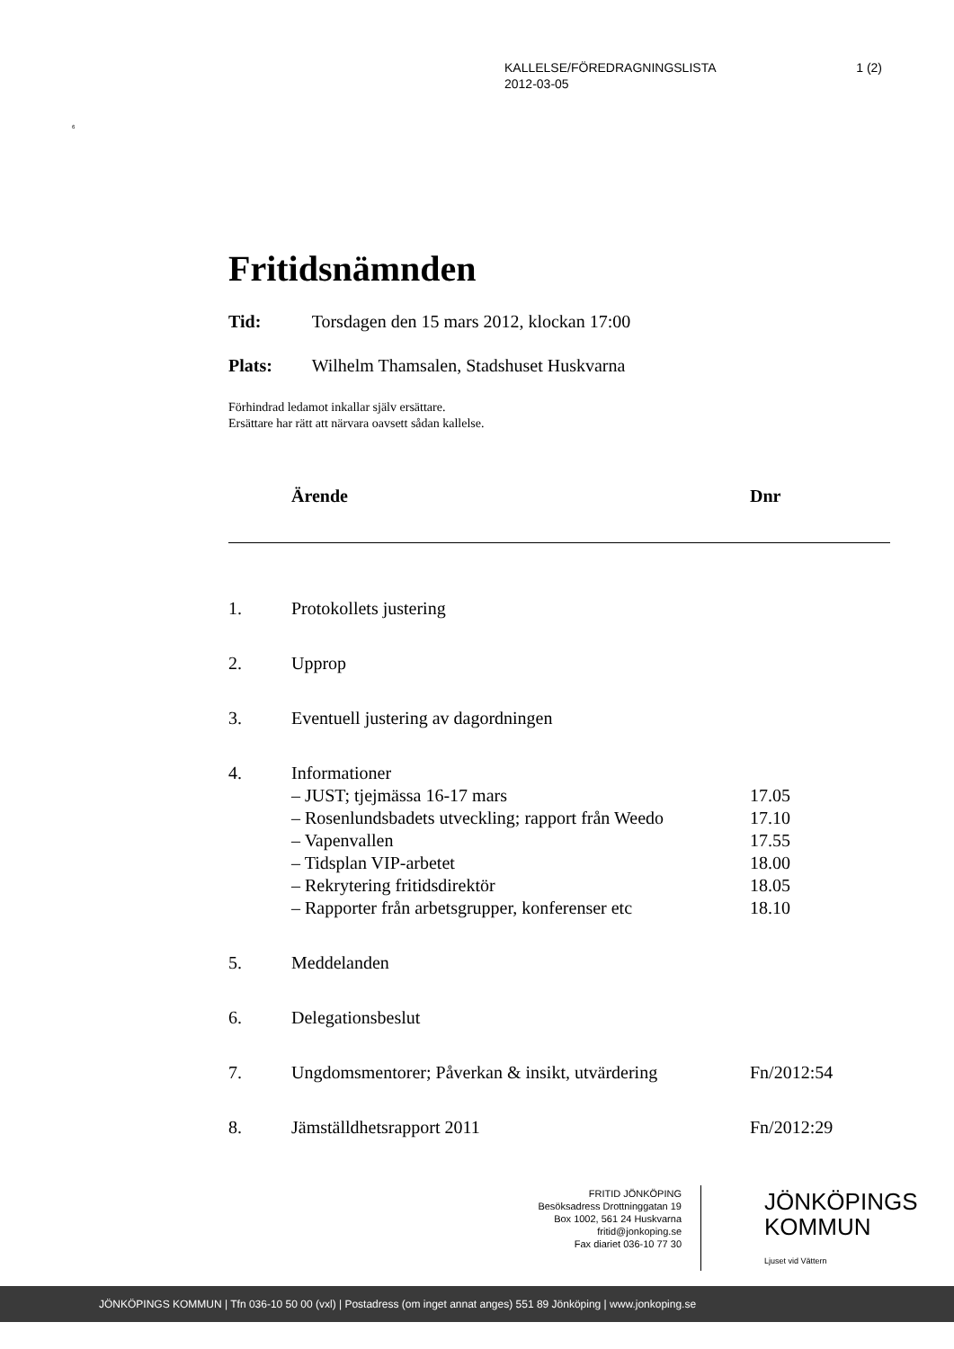1 (2) KALLELSE/FÖREDRAGNINGSLISTA
2012-03-05
6
Fritidsnämnden
Tid: Torsdagen den 15 mars 2012, klockan 17:00
Plats: Wilhelm Thamsalen, Stadshuset Huskvarna
Förhindrad ledamot inkallar själv ersättare.
Ersättare har rätt att närvara oavsett sådan kallelse.
| | Ärende | Dnr |
| --- | --- | --- |
| 1. | Protokollets justering | |
| 2. | Upprop | |
| 3. | Eventuell justering av dagordningen | |
| 4. | Informationer – JUST; tjejmässa 16-17 mars – Rosenlundsbadets utveckling; rapport från Weedo – Vapenvallen – Tidsplan VIP-arbetet – Rekrytering fritidsdirektör – Rapporter från arbetsgrupper, konferenser etc | 17.05 17.10 17.55 18.00 18.05 18.10 |
| 5. | Meddelanden | |
| 6. | Delegationsbeslut | |
| 7. | Ungdomsmentorer; Påverkan & insikt, utvärdering | Fn/2012:54 |
| 8. | Jämställdhetsrapport 2011 | Fn/2012:29 |
FRITID JÖNKÖPING
Besöksadress Drottninggatan 19
Box 1002, 561 24 Huskvarna
fritid@jonkoping.se
Fax diariet 036-10 77 30
JÖNKÖPINGS
KOMMUN
Ljuset vid Vättern
JÖNKÖPINGS KOMMUN | Tfn 036-10 50 00 (vxl) | Postadress (om inget annat anges) 551 89 Jönköping | www.jonkoping.se